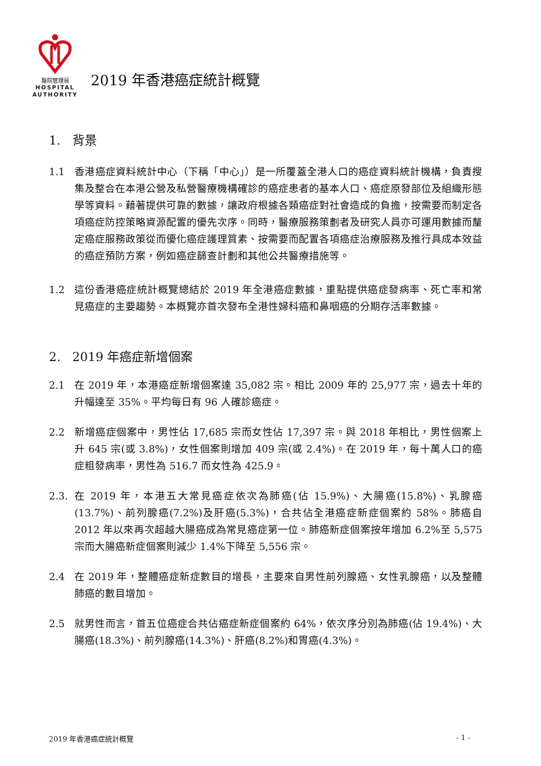醫院管理局
HOSPITAL
AUTHORITY
2019 年香港癌症統計概覽
1. 背景
1.1 香港癌症資料統計中心（下稱「中心」）是一所覆蓋全港人口的癌症資料統計機構，負責搜集及整合在本港公營及私營醫療機構確診的癌症患者的基本人口、癌症原發部位及組織形態學等資料。藉著提供可靠的數據，讓政府根據各類癌症對社會造成的負擔，按需要而制定各項癌症防控策略資源配置的優先次序。同時，醫療服務策劃者及研究人員亦可運用數據而釐定癌症服務政策從而優化癌症護理質素、按需要而配置各項癌症治療服務及推行具成本效益的癌症預防方案，例如癌症篩查計劃和其他公共醫療措施等。
1.2 這份香港癌症統計概覽總結於 2019 年全港癌症數據，重點提供癌症發病率、死亡率和常見癌症的主要趨勢。本概覽亦首次發布全港性婦科癌和鼻咽癌的分期存活率數據。
2. 2019 年癌症新增個案
2.1 在 2019 年，本港癌症新增個案達 35,082 宗。相比 2009 年的 25,977 宗，過去十年的升幅達至 35%。平均每日有 96 人確診癌症。
2.2 新增癌症個案中，男性佔 17,685 宗而女性佔 17,397 宗。與 2018 年相比，男性個案上升 645 宗(或 3.8%)，女性個案則增加 409 宗(或 2.4%)。在 2019 年，每十萬人口的癌症粗發病率，男性為 516.7 而女性為 425.9。
2.3. 在 2019 年，本港五大常見癌症依次為肺癌(佔 15.9%)、大腸癌(15.8%)、乳腺癌(13.7%)、前列腺癌(7.2%)及肝癌(5.3%)，合共佔全港癌症新症個案約 58%。肺癌自 2012 年以來再次超越大腸癌成為常見癌症第一位。肺癌新症個案按年增加 6.2%至 5,575 宗而大腸癌新症個案則減少 1.4%下降至 5,556 宗。
2.4 在 2019 年，整體癌症新症數目的增長，主要來自男性前列腺癌、女性乳腺癌，以及整體肺癌的數目增加。
2.5 就男性而言，首五位癌症合共佔癌症新症個案約 64%，依次序分別為肺癌(佔 19.4%)、大腸癌(18.3%)、前列腺癌(14.3%)、肝癌(8.2%)和胃癌(4.3%)。
2019 年香港癌症統計概覽 - 1 -